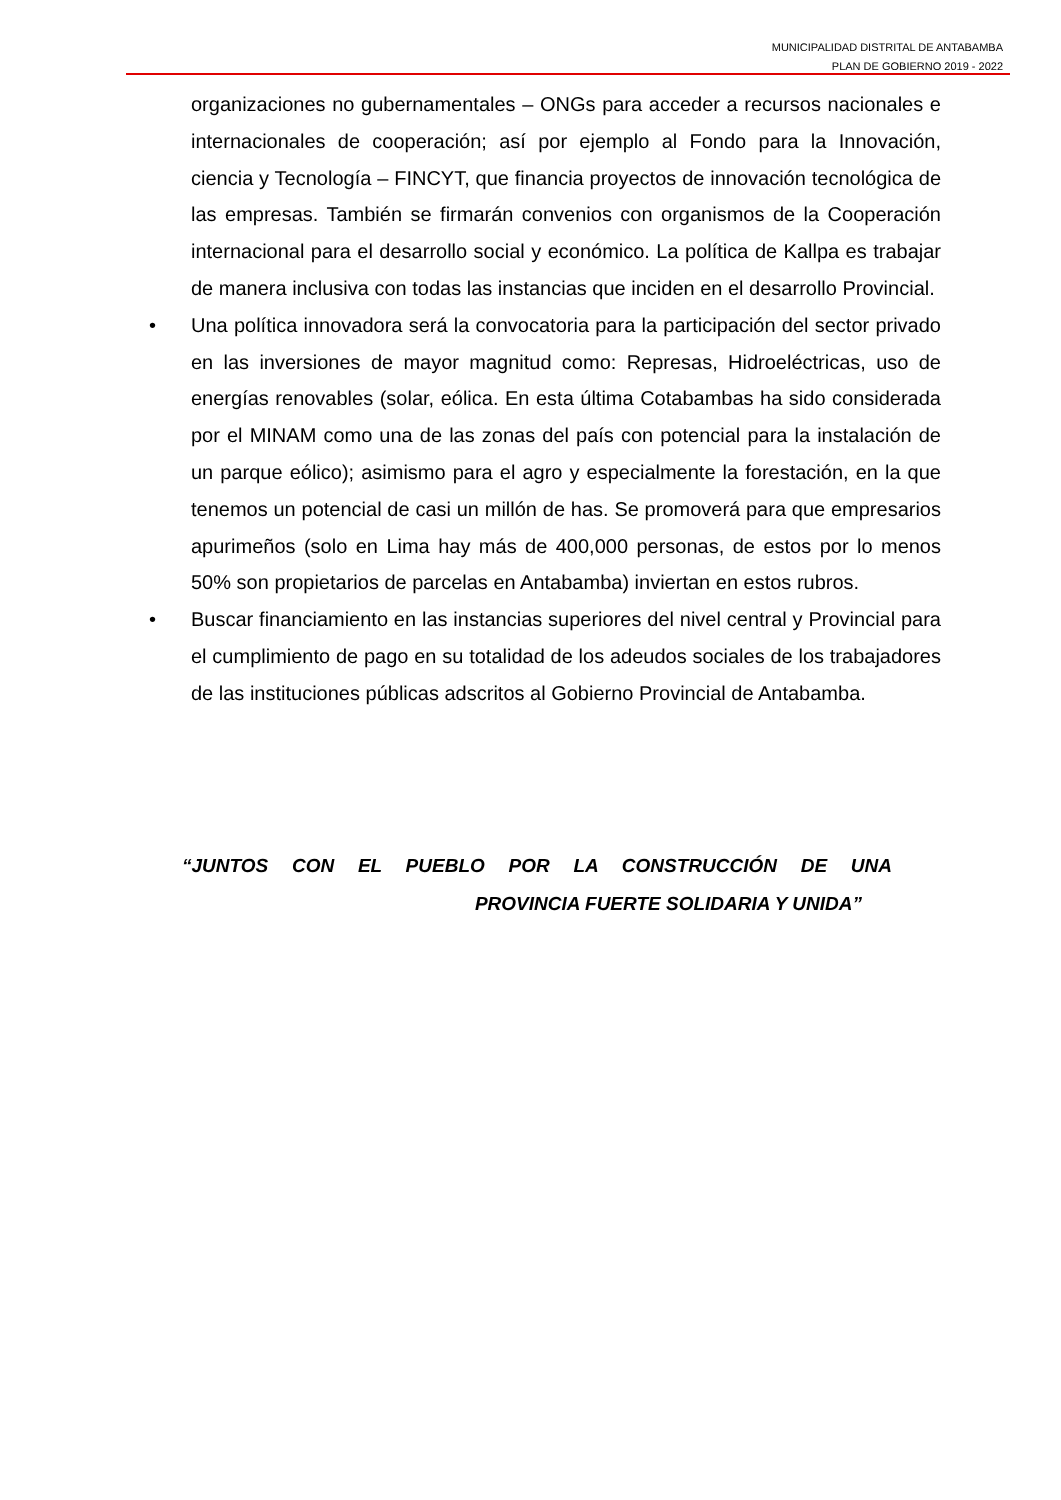MUNICIPALIDAD DISTRITAL DE ANTABAMBA
PLAN DE GOBIERNO 2019 - 2022
organizaciones no gubernamentales – ONGs para acceder a recursos nacionales e internacionales de cooperación; así por ejemplo al Fondo para la Innovación, ciencia y Tecnología – FINCYT, que financia proyectos de innovación tecnológica de las empresas. También se firmarán convenios con organismos de la Cooperación internacional para el desarrollo social y económico. La política de Kallpa es trabajar de manera inclusiva con todas las instancias que inciden en el desarrollo Provincial.
•
Una política innovadora será la convocatoria para la participación del sector privado en las inversiones de mayor magnitud como: Represas, Hidroeléctricas, uso de energías renovables (solar, eólica. En esta última Cotabambas ha sido considerada por el MINAM como una de las zonas del país con potencial para la instalación de un parque eólico); asimismo para el agro y especialmente la forestación, en la que tenemos un potencial de casi un millón de has. Se promoverá para que empresarios apurimeños (solo en Lima hay más de 400,000 personas, de estos por lo menos 50% son propietarios de parcelas en Antabamba) inviertan en estos rubros.
•
Buscar financiamiento en las instancias superiores del nivel central y Provincial para el cumplimiento de pago en su totalidad de los adeudos sociales de los trabajadores de las instituciones públicas adscritos al Gobierno Provincial de Antabamba.
“JUNTOS CON EL PUEBLO POR LA CONSTRUCCIÓN DE UNA
PROVINCIA FUERTE SOLIDARIA Y UNIDA”